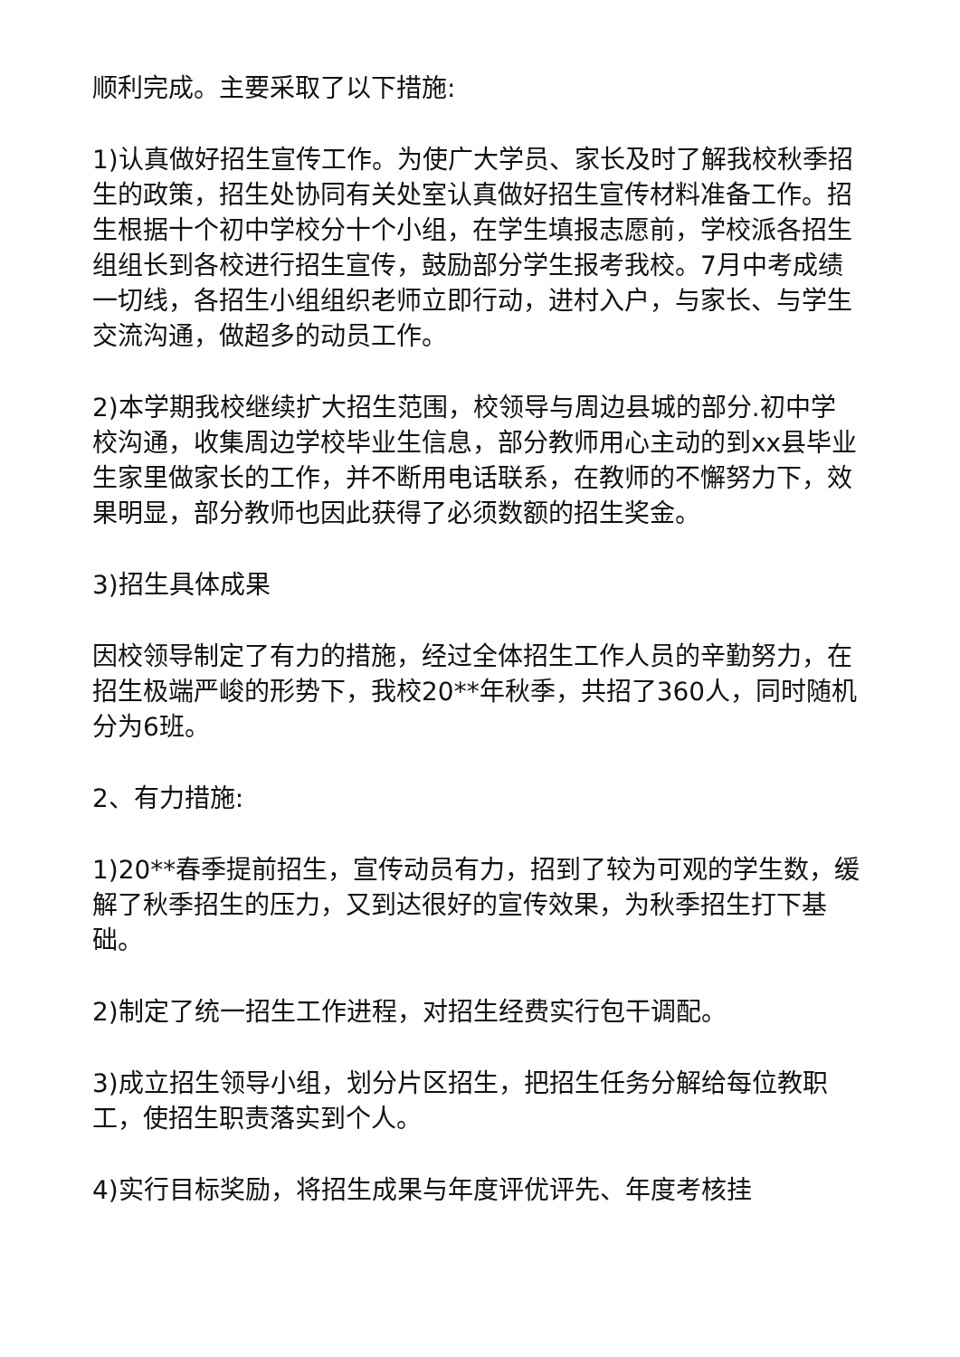顺利完成。主要采取了以下措施:
1)认真做好招生宣传工作。为使广大学员、家长及时了解我校秋季招生的政策，招生处协同有关处室认真做好招生宣传材料准备工作。招生根据十个初中学校分十个小组，在学生填报志愿前，学校派各招生组组长到各校进行招生宣传，鼓励部分学生报考我校。7月中考成绩一切线，各招生小组组织老师立即行动，进村入户，与家长、与学生交流沟通，做超多的动员工作。
2)本学期我校继续扩大招生范围，校领导与周边县城的部分.初中学校沟通，收集周边学校毕业生信息，部分教师用心主动的到xx县毕业生家里做家长的工作，并不断用电话联系，在教师的不懈努力下，效果明显，部分教师也因此获得了必须数额的招生奖金。
3)招生具体成果
因校领导制定了有力的措施，经过全体招生工作人员的辛勤努力，在招生极端严峻的形势下，我校20**年秋季，共招了360人，同时随机分为6班。
2、有力措施:
1)20**春季提前招生，宣传动员有力，招到了较为可观的学生数，缓解了秋季招生的压力，又到达很好的宣传效果，为秋季招生打下基础。
2)制定了统一招生工作进程，对招生经费实行包干调配。
3)成立招生领导小组，划分片区招生，把招生任务分解给每位教职工，使招生职责落实到个人。
4)实行目标奖励，将招生成果与年度评优评先、年度考核挂